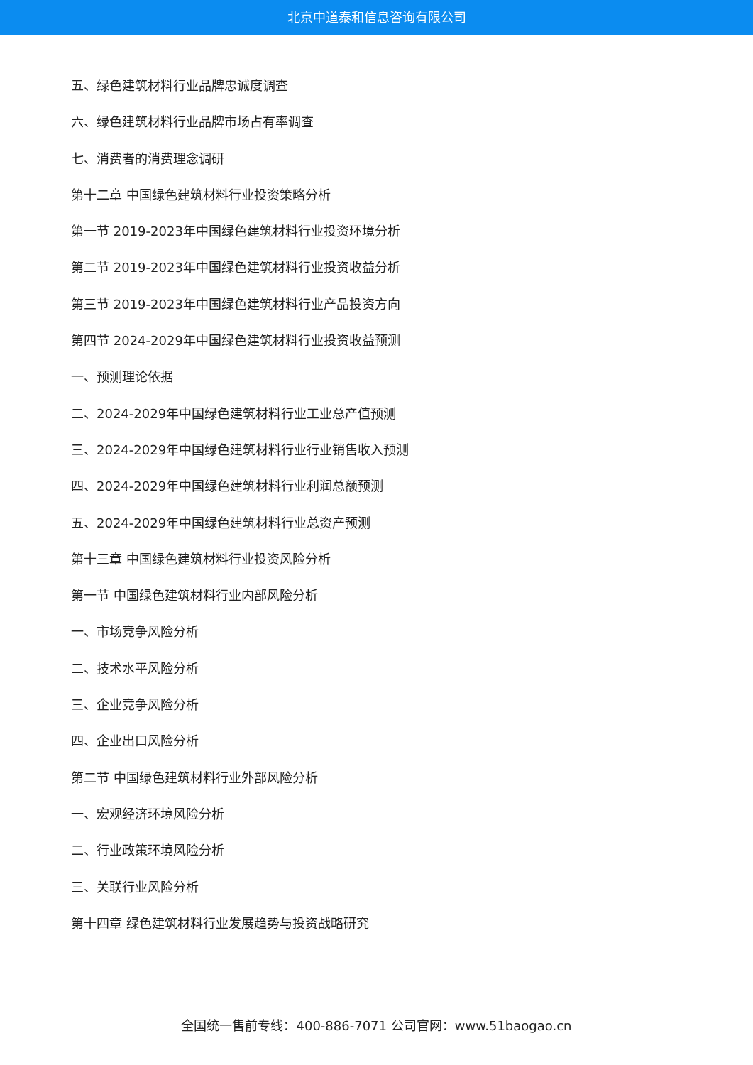北京中道泰和信息咨询有限公司
五、绿色建筑材料行业品牌忠诚度调查
六、绿色建筑材料行业品牌市场占有率调查
七、消费者的消费理念调研
第十二章 中国绿色建筑材料行业投资策略分析
第一节 2019-2023年中国绿色建筑材料行业投资环境分析
第二节 2019-2023年中国绿色建筑材料行业投资收益分析
第三节 2019-2023年中国绿色建筑材料行业产品投资方向
第四节 2024-2029年中国绿色建筑材料行业投资收益预测
一、预测理论依据
二、2024-2029年中国绿色建筑材料行业工业总产值预测
三、2024-2029年中国绿色建筑材料行业行业销售收入预测
四、2024-2029年中国绿色建筑材料行业利润总额预测
五、2024-2029年中国绿色建筑材料行业总资产预测
第十三章 中国绿色建筑材料行业投资风险分析
第一节 中国绿色建筑材料行业内部风险分析
一、市场竞争风险分析
二、技术水平风险分析
三、企业竞争风险分析
四、企业出口风险分析
第二节 中国绿色建筑材料行业外部风险分析
一、宏观经济环境风险分析
二、行业政策环境风险分析
三、关联行业风险分析
第十四章 绿色建筑材料行业发展趋势与投资战略研究
全国统一售前专线：400-886-7071 公司官网：www.51baogao.cn